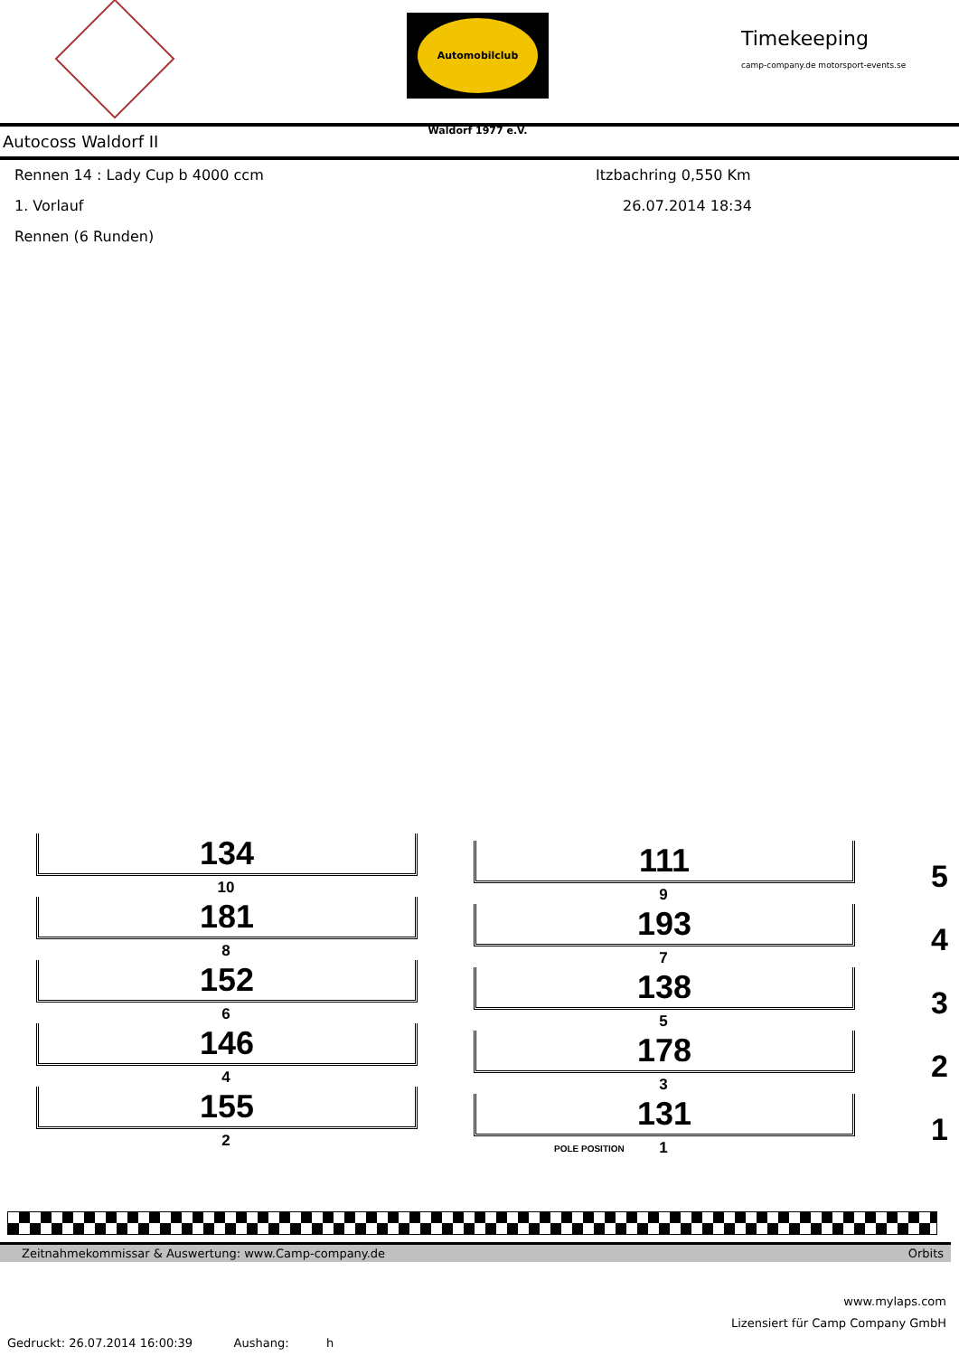Automobilclub Waldorf 1977 e.V.
Timekeeping
camp-company.de motorsport-events.se
Autocoss Waldorf II
Rennen 14 : Lady Cup b 4000 ccm Itzbachring 0,550 Km
1. Vorlauf 26.07.2014 18:34
Rennen (6 Runden)
134
10
111
9 5
181
8
193
7 4
152
6
138
5 3
146
4
178
3 2
155
2
131
POLE POSITION
1 1
Zeitnahmekommissar & Auswertung: www.Camp-company.de Orbits
www.mylaps.com
Lizensiert für Camp Company GmbH
Gedruckt: 26.07.2014 16:00:39 Aushang: h